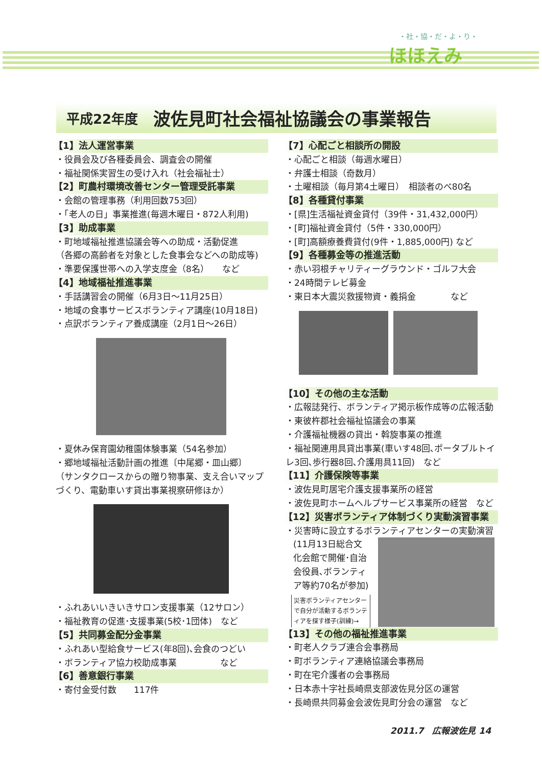・社・協・だ・よ・り・
ほほえみ
平成22年度 波佐見町社会福祉協議会の事業報告
【1】法人運営事業
・役員会及び各種委員会、調査会の開催
・福祉関係実習生の受け入れ（社会福祉士）
【2】町農村環境改善センター管理受託事業
・会館の管理事務（利用回数753回）
・「老人の日」事業推進(毎週木曜日・872人利用)
【3】助成事業
・町地域福祉推進協議会等への助成・活動促進
（各郷の高齢者を対象とした食事会などへの助成等)
・準要保護世帯への入学支度金（8名）　　など
【4】地域福祉推進事業
・手話講習会の開催（6月3日～11月25日）
・地域の食事サービスボランティア講座(10月18日)
・点訳ボランティア養成講座（2月1日～26日）
・夏休み保育園幼稚園体験事業（54名参加）
・郷地域福祉活動計画の推進〔中尾郷・皿山郷〕
（サンタクロースからの贈り物事業、支え合いマップづくり、電動車いす貸出事業視察研修ほか）
・ふれあいいきいきサロン支援事業（12サロン）
・福祉教育の促進･支援事業(5校･1団体)　など
【5】共同募金配分金事業
・ふれあい型給食サービス(年8回)､会食のつどい
・ボランティア協力校助成事業　　　　　など
【6】善意銀行事業
・寄付金受付数　　117件
【7】心配ごと相談所の開設
・心配ごと相談（毎週水曜日）
・弁護士相談（奇数月）
・土曜相談（毎月第4土曜日）　相談者のべ80名
【8】各種貸付事業
・[県]生活福祉資金貸付（39件・31,432,000円）
・[町]福祉資金貸付（5件・330,000円）
・[町]高額療養費貸付(9件・1,885,000円) など
【9】各種募金等の推進活動
・赤い羽根チャリティーグラウンド・ゴルフ大会
・24時間テレビ募金
・東日本大震災救援物資・義捐金　　　　など
【10】その他の主な活動
・広報誌発行、ボランティア掲示板作成等の広報活動
・東彼杵郡社会福祉協議会の事業
・介護福祉機器の貸出・斡旋事業の推進
・福祉関連用具貸出事業(車いす48回､ポータブルトイレ3回､歩行器8回､介護用具11回)　など
【11】介護保険等事業
・波佐見町居宅介護支援事業所の経営
・波佐見町ホームヘルプサービス事業所の経営　など
【12】災害ボランティア体制づくり実動演習事業
・災害時に設立するボランティアセンターの実動演習
(11月13日総合文化会館で開催･自治会役員､ボランティア等約70名が参加)
災害ボランティアセンターで自分が活動するボランティアを探す様子(訓練)→
【13】その他の福祉推進事業
・町老人クラブ連合会事務局
・町ボランティア連絡協議会事務局
・町在宅介護者の会事務局
・日本赤十字社長崎県支部波佐見分区の運営
・長崎県共同募金会波佐見町分会の運営　など
2011.7　広報波佐見 14